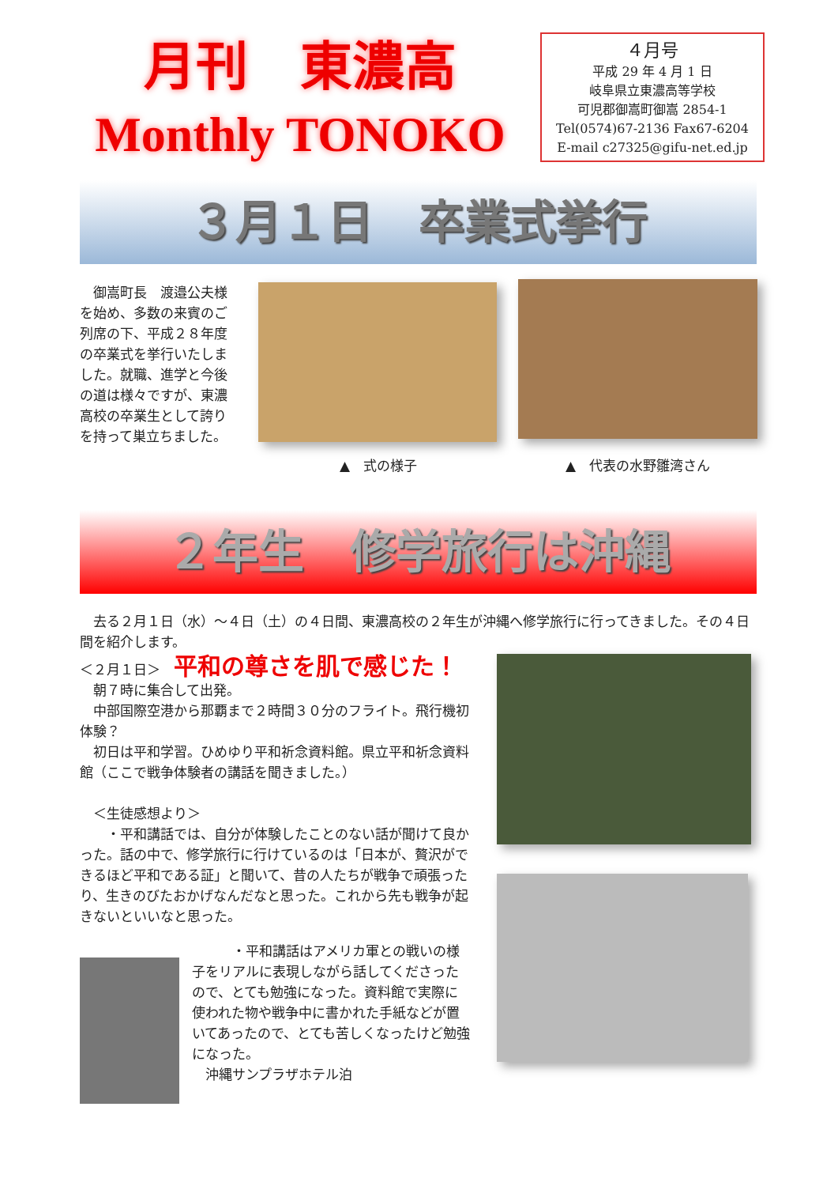月刊　東濃高
Monthly TONOKO
４月号
平成 29 年 4 月 1 日
岐阜県立東濃高等学校
可児郡御嵩町御嵩 2854-1
Tel(0574)67-2136 Fax67-6204
E-mail c27325@gifu-net.ed.jp
３月１日　卒業式挙行
　御嵩町長　渡邉公夫様を始め、多数の来賓のご列席の下、平成２８年度の卒業式を挙行いたしました。就職、進学と今後の道は様々ですが、東濃高校の卒業生として誇りを持って巣立ちました。
▲　式の様子 ▲　代表の水野雛湾さん
２年生　修学旅行は沖縄
　去る２月１日（水）～４日（土）の４日間、東濃高校の２年生が沖縄へ修学旅行に行ってきました。その４日間を紹介します。
＜２月１日＞　平和の尊さを肌で感じた！
　朝７時に集合して出発。
　中部国際空港から那覇まで２時間３０分のフライト。飛行機初体験？
　初日は平和学習。ひめゆり平和祈念資料館。県立平和祈念資料館（ここで戦争体験者の講話を聞きました。）
　＜生徒感想より＞
　　・平和講話では、自分が体験したことのない話が聞けて良かった。話の中で、修学旅行に行けているのは「日本が、贅沢ができるほど平和である証」と聞いて、昔の人たちが戦争で頑張ったり、生きのびたおかげなんだなと思った。これから先も戦争が起きないといいなと思った。
　　　・平和講話はアメリカ軍との戦いの様子をリアルに表現しながら話してくださったので、とても勉強になった。資料館で実際に使われた物や戦争中に書かれた手紙などが置いてあったので、とても苦しくなったけど勉強になった。
　沖縄サンプラザホテル泊